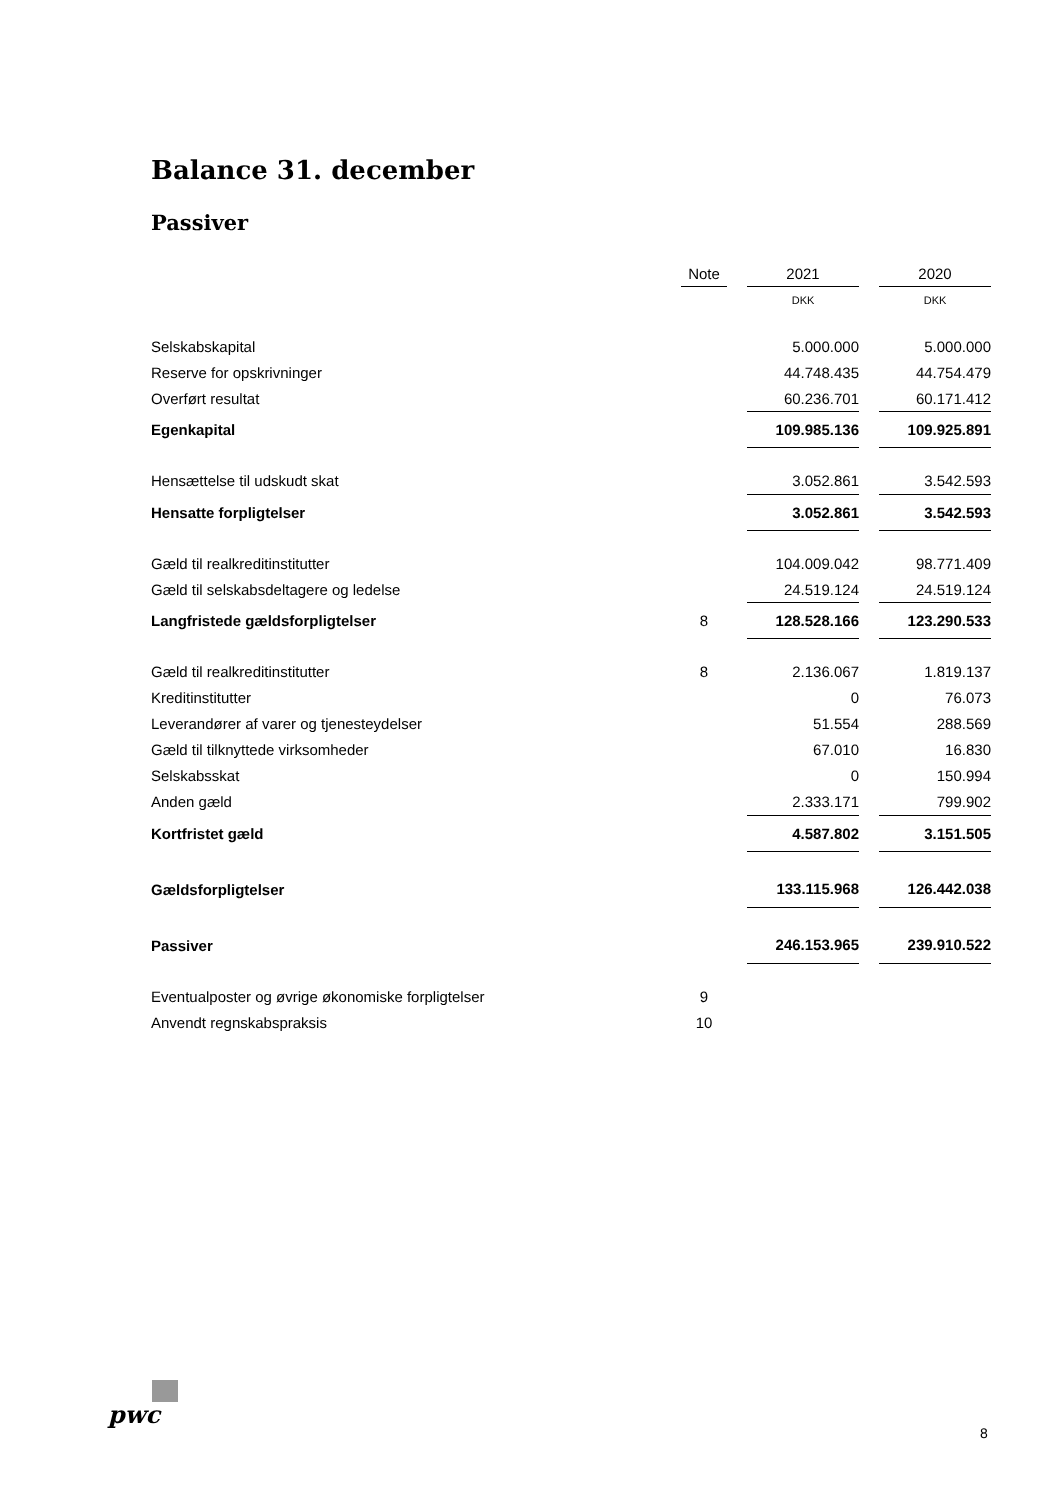Balance 31. december
Passiver
| | Note | | 2021 | | 2020 |
| | | | DKK | | DKK |
| Selskabskapital | | | 5.000.000 | | 5.000.000 |
| Reserve for opskrivninger | | | 44.748.435 | | 44.754.479 |
| Overført resultat | | | 60.236.701 | | 60.171.412 |
| Egenkapital | | | 109.985.136 | | 109.925.891 |
| Hensættelse til udskudt skat | | | 3.052.861 | | 3.542.593 |
| Hensatte forpligtelser | | | 3.052.861 | | 3.542.593 |
| Gæld til realkreditinstitutter | | | 104.009.042 | | 98.771.409 |
| Gæld til selskabsdeltagere og ledelse | | | 24.519.124 | | 24.519.124 |
| Langfristede gældsforpligtelser | 8 | | 128.528.166 | | 123.290.533 |
| Gæld til realkreditinstitutter | 8 | | 2.136.067 | | 1.819.137 |
| Kreditinstitutter | | | 0 | | 76.073 |
| Leverandører af varer og tjenesteydelser | | | 51.554 | | 288.569 |
| Gæld til tilknyttede virksomheder | | | 67.010 | | 16.830 |
| Selskabsskat | | | 0 | | 150.994 |
| Anden gæld | | | 2.333.171 | | 799.902 |
| Kortfristet gæld | | | 4.587.802 | | 3.151.505 |
| Gældsforpligtelser | | | 133.115.968 | | 126.442.038 |
| Passiver | | | 246.153.965 | | 239.910.522 |
| Eventualposter og øvrige økonomiske forpligtelser | 9 | | | | |
| Anvendt regnskabspraksis | 10 | | | | |
pwc
8